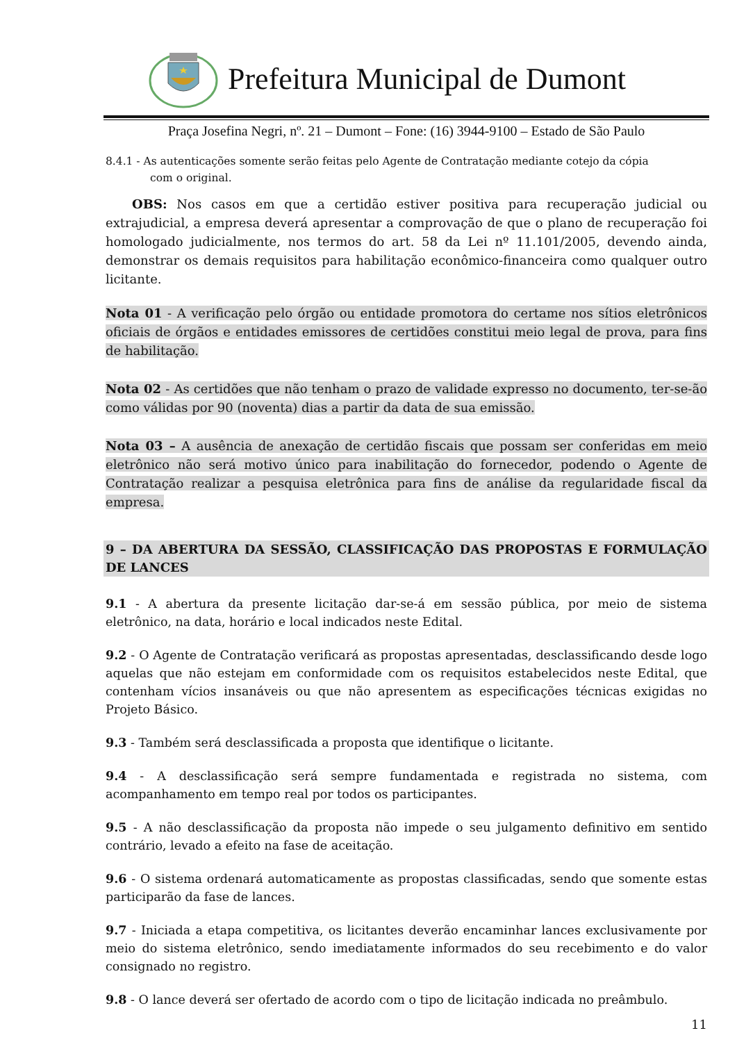Prefeitura Municipal de Dumont
Praça Josefina Negri, nº. 21 – Dumont – Fone: (16) 3944-9100 – Estado de São Paulo
8.4.1 - As autenticações somente serão feitas pelo Agente de Contratação mediante cotejo da cópia
com o original.
OBS: Nos casos em que a certidão estiver positiva para recuperação judicial ou extrajudicial, a empresa deverá apresentar a comprovação de que o plano de recuperação foi homologado judicialmente, nos termos do art. 58 da Lei nº 11.101/2005, devendo ainda, demonstrar os demais requisitos para habilitação econômico-financeira como qualquer outro licitante.
Nota 01 - A verificação pelo órgão ou entidade promotora do certame nos sítios eletrônicos oficiais de órgãos e entidades emissores de certidões constitui meio legal de prova, para fins de habilitação.
Nota 02 - As certidões que não tenham o prazo de validade expresso no documento, ter-se-ão como válidas por 90 (noventa) dias a partir da data de sua emissão.
Nota 03 – A ausência de anexação de certidão fiscais que possam ser conferidas em meio eletrônico não será motivo único para inabilitação do fornecedor, podendo o Agente de Contratação realizar a pesquisa eletrônica para fins de análise da regularidade fiscal da empresa.
9 – DA ABERTURA DA SESSÃO, CLASSIFICAÇÃO DAS PROPOSTAS E FORMULAÇÃO DE LANCES
9.1 - A abertura da presente licitação dar-se-á em sessão pública, por meio de sistema eletrônico, na data, horário e local indicados neste Edital.
9.2 - O Agente de Contratação verificará as propostas apresentadas, desclassificando desde logo aquelas que não estejam em conformidade com os requisitos estabelecidos neste Edital, que contenham vícios insanáveis ou que não apresentem as especificações técnicas exigidas no Projeto Básico.
9.3 - Também será desclassificada a proposta que identifique o licitante.
9.4 - A desclassificação será sempre fundamentada e registrada no sistema, com acompanhamento em tempo real por todos os participantes.
9.5 - A não desclassificação da proposta não impede o seu julgamento definitivo em sentido contrário, levado a efeito na fase de aceitação.
9.6 - O sistema ordenará automaticamente as propostas classificadas, sendo que somente estas participarão da fase de lances.
9.7 - Iniciada a etapa competitiva, os licitantes deverão encaminhar lances exclusivamente por meio do sistema eletrônico, sendo imediatamente informados do seu recebimento e do valor consignado no registro.
9.8 - O lance deverá ser ofertado de acordo com o tipo de licitação indicada no preâmbulo.
11